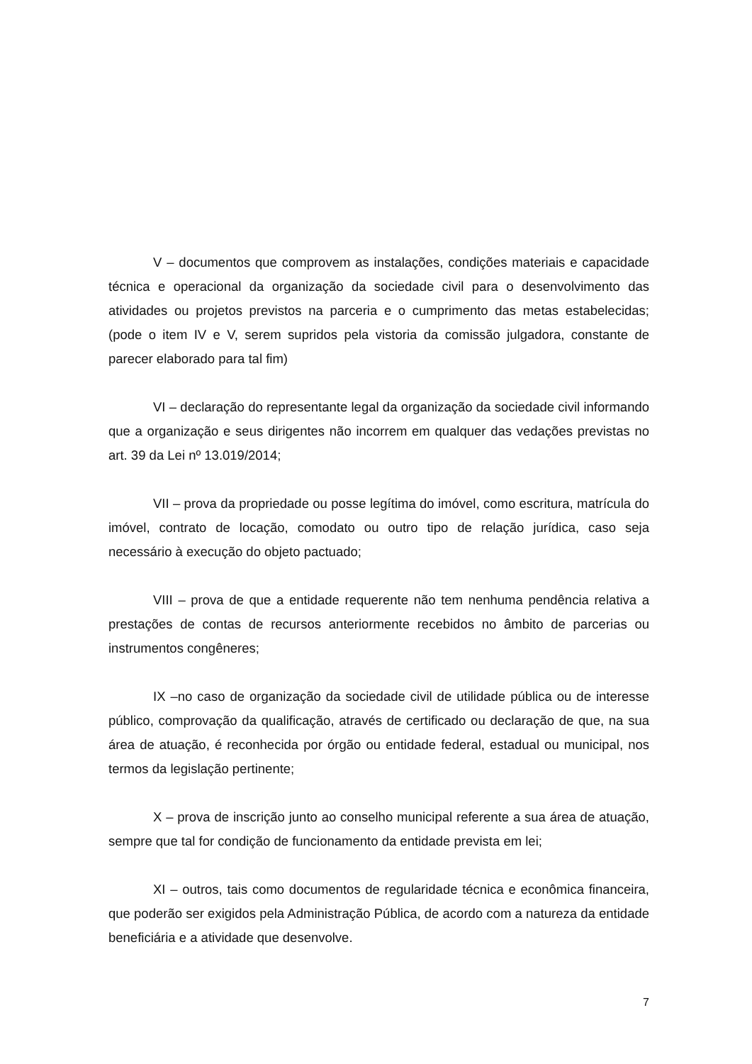V – documentos que comprovem as instalações, condições materiais e capacidade técnica e operacional da organização da sociedade civil para o desenvolvimento das atividades ou projetos previstos na parceria e o cumprimento das metas estabelecidas; (pode o item IV e V, serem supridos pela vistoria da comissão julgadora, constante de parecer elaborado para tal fim)
VI – declaração do representante legal da organização da sociedade civil informando que a organização e seus dirigentes não incorrem em qualquer das vedações previstas no art. 39 da Lei nº 13.019/2014;
VII – prova da propriedade ou posse legítima do imóvel, como escritura, matrícula do imóvel, contrato de locação, comodato ou outro tipo de relação jurídica, caso seja necessário à execução do objeto pactuado;
VIII – prova de que a entidade requerente não tem nenhuma pendência relativa a prestações de contas de recursos anteriormente recebidos no âmbito de parcerias ou instrumentos congêneres;
IX –no caso de organização da sociedade civil de utilidade pública ou de interesse público, comprovação da qualificação, através de certificado ou declaração de que, na sua área de atuação, é reconhecida por órgão ou entidade federal, estadual ou municipal, nos termos da legislação pertinente;
X – prova de inscrição junto ao conselho municipal referente a sua área de atuação, sempre que tal for condição de funcionamento da entidade prevista em lei;
XI – outros, tais como documentos de regularidade técnica e econômica financeira, que poderão ser exigidos pela Administração Pública, de acordo com a natureza da entidade beneficiária e a atividade que desenvolve.
7